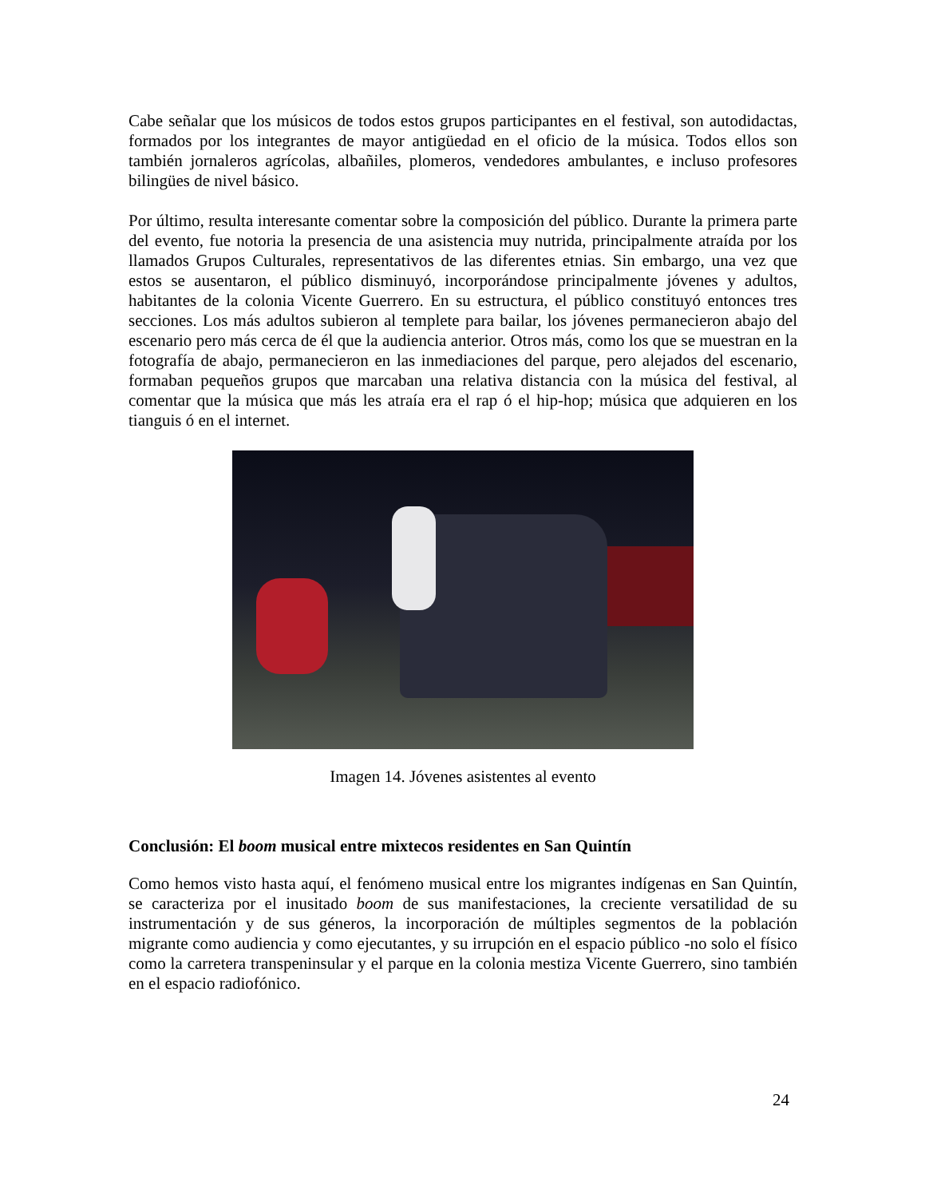Cabe señalar que los músicos de todos estos grupos participantes en el festival, son autodidactas, formados por los integrantes de mayor antigüedad en el oficio de la música. Todos ellos son también jornaleros agrícolas, albañiles, plomeros, vendedores ambulantes, e incluso profesores bilingües de nivel básico.
Por último, resulta interesante comentar sobre la composición del público. Durante la primera parte del evento, fue notoria la presencia de una asistencia muy nutrida, principalmente atraída por los llamados Grupos Culturales, representativos de las diferentes etnias. Sin embargo, una vez que estos se ausentaron, el público disminuyó, incorporándose principalmente jóvenes y adultos, habitantes de la colonia Vicente Guerrero. En su estructura, el público constituyó entonces tres secciones. Los más adultos subieron al templete para bailar, los jóvenes permanecieron abajo del escenario pero más cerca de él que la audiencia anterior. Otros más, como los que se muestran en la fotografía de abajo, permanecieron en las inmediaciones del parque, pero alejados del escenario, formaban pequeños grupos que marcaban una relativa distancia con la música del festival, al comentar que la música que más les atraía era el rap ó el hip-hop; música que adquieren en los tianguis ó en el internet.
Imagen 14. Jóvenes asistentes al evento
Conclusión: El boom musical entre mixtecos residentes en San Quintín
Como hemos visto hasta aquí, el fenómeno musical entre los migrantes indígenas en San Quintín, se caracteriza por el inusitado boom de sus manifestaciones, la creciente versatilidad de su instrumentación y de sus géneros, la incorporación de múltiples segmentos de la población migrante como audiencia y como ejecutantes, y su irrupción en el espacio público -no solo el físico como la carretera transpeninsular y el parque en la colonia mestiza Vicente Guerrero, sino también en el espacio radiofónico.
24